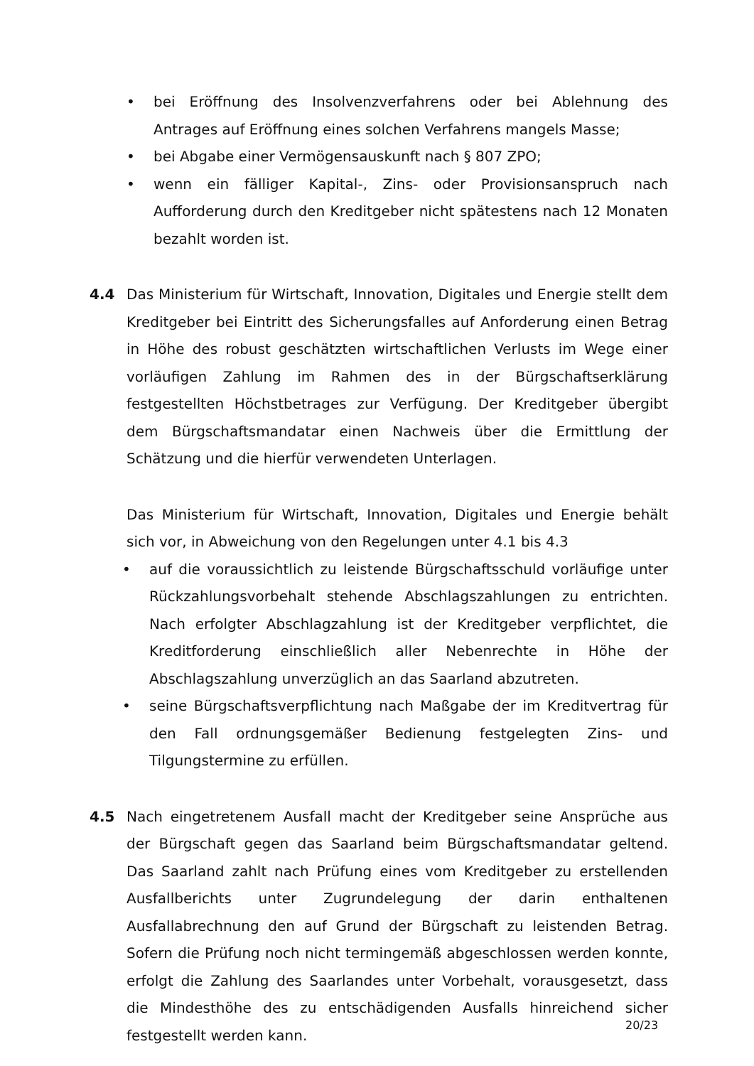• bei Eröffnung des Insolvenzverfahrens oder bei Ablehnung des Antrages auf Eröffnung eines solchen Verfahrens mangels Masse;
• bei Abgabe einer Vermögensauskunft nach § 807 ZPO;
• wenn ein fälliger Kapital-, Zins- oder Provisionsanspruch nach Aufforderung durch den Kreditgeber nicht spätestens nach 12 Monaten bezahlt worden ist.
4.4 Das Ministerium für Wirtschaft, Innovation, Digitales und Energie stellt dem Kreditgeber bei Eintritt des Sicherungsfalles auf Anforderung einen Betrag in Höhe des robust geschätzten wirtschaftlichen Verlusts im Wege einer vorläufigen Zahlung im Rahmen des in der Bürgschaftserklärung festgestellten Höchstbetrages zur Verfügung. Der Kreditgeber übergibt dem Bürgschaftsmandatar einen Nachweis über die Ermittlung der Schätzung und die hierfür verwendeten Unterlagen.
Das Ministerium für Wirtschaft, Innovation, Digitales und Energie behält sich vor, in Abweichung von den Regelungen unter 4.1 bis 4.3
• auf die voraussichtlich zu leistende Bürgschaftsschuld vorläufige unter Rückzahlungsvorbehalt stehende Abschlagszahlungen zu entrichten. Nach erfolgter Abschlagzahlung ist der Kreditgeber verpflichtet, die Kreditforderung einschließlich aller Nebenrechte in Höhe der Abschlagszahlung unverzüglich an das Saarland abzutreten.
• seine Bürgschaftsverpflichtung nach Maßgabe der im Kreditvertrag für den Fall ordnungsgemäßer Bedienung festgelegten Zins- und Tilgungstermine zu erfüllen.
4.5 Nach eingetretenem Ausfall macht der Kreditgeber seine Ansprüche aus der Bürgschaft gegen das Saarland beim Bürgschaftsmandatar geltend. Das Saarland zahlt nach Prüfung eines vom Kreditgeber zu erstellenden Ausfallberichts unter Zugrundelegung der darin enthaltenen Ausfallabrechnung den auf Grund der Bürgschaft zu leistenden Betrag. Sofern die Prüfung noch nicht termingemäß abgeschlossen werden konnte, erfolgt die Zahlung des Saarlandes unter Vorbehalt, vorausgesetzt, dass die Mindesthöhe des zu entschädigenden Ausfalls hinreichend sicher festgestellt werden kann.
20/23